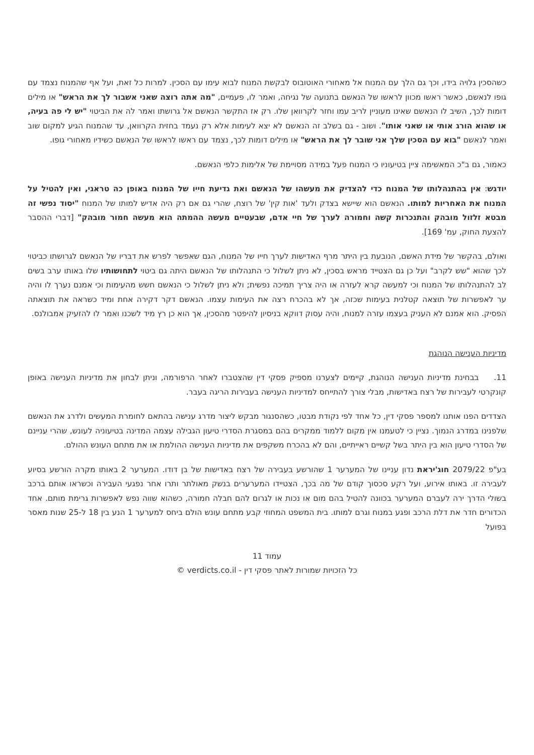כשהסכין גלויה בידו, וכך גם הלך עם המנוח אל מאחורי האוטובוס לבקשת המנוח לבוא עימו עם הסכין. למרות כל זאת, ועל אף שהמנוח נצמד עם גופו לנאשם, כאשר ראשו מכוון לראשו של הנאשם בתנועה של נגיחה, ואמר לו, פעמיים, "מה אתה רוצה שאני אשבור לך את הראש" או מילים דומות לכך, השיב לו הנאשם שאינו מעוניין לריב עמו וחזר לקרוואן שלו. רק אז התקשר הנאשם אל גרושתו ואמר לה את הביטוי "יש לי פה בעיה, או שהוא הורג אותי או שאני אותו". ושוב - גם בשלב זה הנאשם לא יצא לעימות אלא רק נעמד בחזית הקרוואן, עד שהמנוח הגיע למקום שוב ואמר לנאשם "בוא עם הסכין שלך אני שובר לך את הראש" או מילים דומות לכך, נצמד עם ראשו לראשו של הנאשם כשידיו מאחורי גופו.
כאמור, גם ב"כ המאשימה ציין בטיעוניו כי המנוח פעל במידה מסויימת של אלימות כלפי הנאשם.
יודגש: אין בהתנהלותו של המנוח כדי להצדיק את מעשהו של הנאשם ואת גדיעת חייו של המנוח באופן כה טראגי, ואין להטיל על המנוח את האחריות למותו. הנאשם הוא שיישא בצדק ולעד 'אות קין' של רוצח, שהרי גם אם רק היה אדיש למותו של המנוח "יסוד נפשי זה מבטא זלזול מובהק והתנכרות קשה וחמורה לערך של חיי אדם, שבעטיים מעשה ההמתה הוא מעשה חמור מובהק" [דברי ההסבר להצעת החוק, עמ' 169].
ואולם, בהקשר של מידת האשם, הנובעת בין היתר מרף האדישות לערך חייו של המנוח, הגם שאפשר לפרש את דבריו של הנאשם לגרושתו כביטוי לכך שהוא "שש לקרב" ועל כן גם הצטייד מראש בסכין, לא ניתן לשלול כי התנהלותו של הנאשם היתה גם ביטוי לתחושותיו שלו באותו ערב בשים לב להתנהלותו של המנוח וכי למעשה קרא לעזרה או היה צריך תמיכה נפשית; ולא ניתן לשלול כי הנאשם חשש מהעימות וכי אמנם נערך לו והיה ער לאפשרות של תוצאה קטלנית בעימות שכזה, אך לא בהכרח רצה את העימות עצמו. הנאשם דקר דקירה אחת ומיד כשראה את תוצאתה הפסיק. הוא אמנם לא העניק בעצמו עזרה למנוח, והיה עסוק דווקא בניסיון להיפטר מהסכין, אך הוא כן רץ מיד לשכנו ואמר לו להזעיק אמבולנס.
מדיניות הענישה הנוהגת
11. בבחינת מדיניות הענישה הנוהגת, קיימים לצערנו מספיק פסקי דין שהצטברו לאחר הרפורמה, וניתן לבחון את מדיניות הענישה באופן קונקרטי לעבירות של רצח באדישות, מבלי צורך להתייחס למדיניות הענישה בעבירות הריגה בעבר.
הצדדים הפנו אותנו למספר פסקי דין, כל אחד לפי נקודת מבטו, כשהסנגור מבקש ליצור מדרג ענישה בהתאם לחומרת המעשים ולדרג את הנאשם שלפנינו במדרג הנמוך. נציין כי לטעמנו אין מקום ללמוד ממקרים בהם במסגרת הסדרי טיעון הגבילה עצמה המדינה בטיעוניה לעונש, שהרי עניינם של הסדרי טיעון הוא בין היתר בשל קשיים ראייתיים, והם לא בהכרח משקפים את מדיניות הענישה ההולמת או את מתחם העונש ההולם.
בע"פ 2079/22 חוג'יראת נדון עניינו של המערער 1 שהורשע בעבירה של רצח באדישות של בן דודו. המערער 2 באותו מקרה הורשע בסיוע לעבירה זו. באותו אירוע, ועל רקע סכסוך קודם של מה בכך, הצטיידו המערערים בנשק מאולתר ותרו אחר נפגעי העבירה וכשראו אותם ברכב בשולי הדרך ירה לעברם המערער בכוונה להטיל בהם מום או נכות או לגרום להם חבלה חמורה, כשהוא שווה נפש לאפשרות גרימת מותם. אחד הכדורים חדר את דלת הרכב ופגע במנוח וגרם למותו. בית המשפט המחוזי קבע מתחם עונש הולם ביחס למערער 1 הנע בין 18 ל-25 שנות מאסר בפועל
עמוד 11
כל הזכויות שמורות לאתר פסקי דין - verdicts.co.il ©